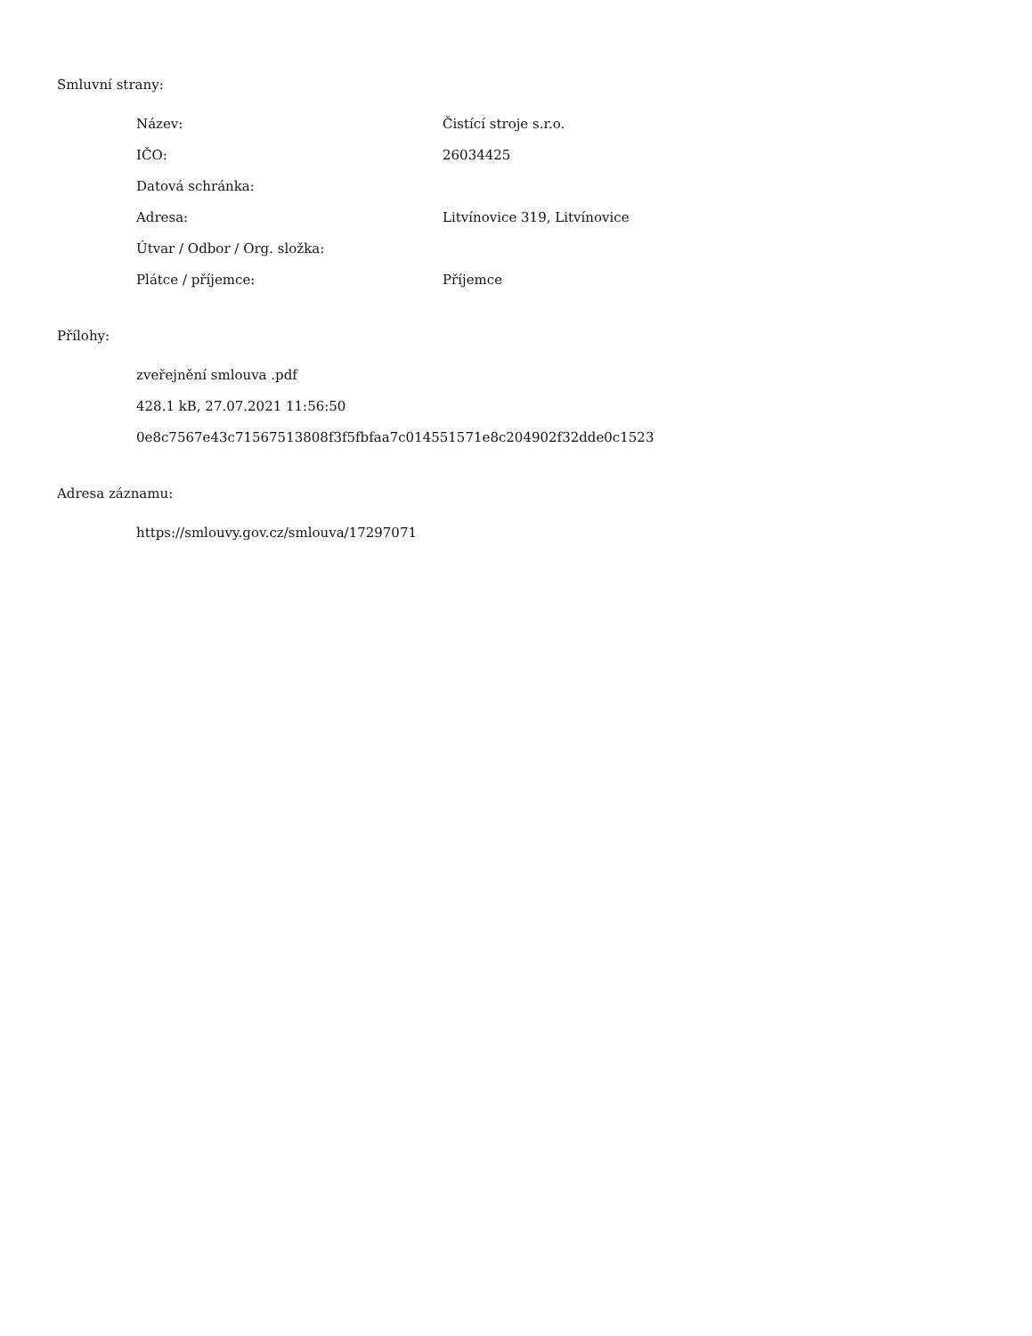Smluvní strany:
| Název: | Čistící stroje s.r.o. |
| IČO: | 26034425 |
| Datová schránka: | |
| Adresa: | Litvínovice 319, Litvínovice |
| Útvar / Odbor / Org. složka: | |
| Plátce / příjemce: | Příjemce |
Přílohy:
zveřejnění smlouva .pdf
428.1 kB, 27.07.2021 11:56:50
0e8c7567e43c71567513808f3f5fbfaa7c014551571e8c204902f32dde0c1523
Adresa záznamu:
https://smlouvy.gov.cz/smlouva/17297071